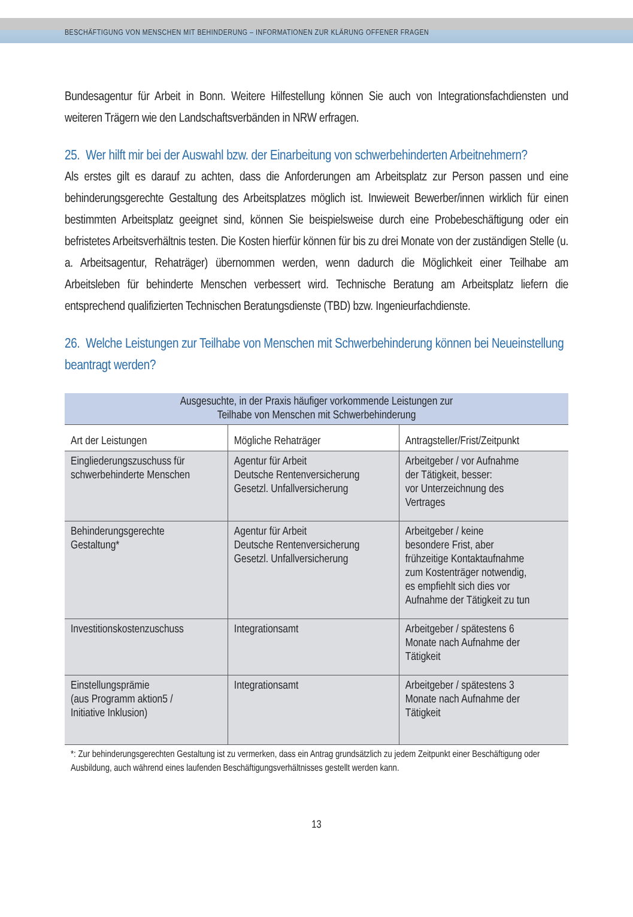BESCHÄFTIGUNG VON MENSCHEN MIT BEHINDERUNG – INFORMATIONEN ZUR KLÄRUNG OFFENER FRAGEN
Bundesagentur für Arbeit in Bonn. Weitere Hilfestellung können Sie auch von Integrationsfach­diensten und weiteren Trägern wie den Landschaftsverbänden in NRW erfragen.
25. Wer hilft mir bei der Auswahl bzw. der Einarbeitung von schwerbehinderten Arbeitnehmern?
Als erstes gilt es darauf zu achten, dass die Anforderungen am Arbeitsplatz zur Person passen und eine behinderungsgerechte Gestaltung des Arbeitsplatzes möglich ist. Inwieweit Bewerber/innen wirklich für einen bestimmten Arbeitsplatz geeignet sind, können Sie beispielsweise durch eine Probebeschäftigung oder ein befristetes Arbeitsverhältnis testen. Die Kosten hierfür können für bis zu drei Monate von der zuständigen Stelle (u. a. Arbeitsagentur, Rehaträger) übernommen werden, wenn dadurch die Möglichkeit einer Teilhabe am Arbeitsleben für behinderte Menschen verbessert wird. Technische Beratung am Arbeitsplatz liefern die entsprechend qualifizierten Technischen Be­ratungsdienste (TBD) bzw. Ingenieurfachdienste.
26. Welche Leistungen zur Teilhabe von Menschen mit Schwerbehinderung können bei Neueinstellung beantragt werden?
| Ausgesuchte, in der Praxis häufiger vorkommende Leistungen zur Teilhabe von Menschen mit Schwerbehinderung | | |
| Art der Leistungen | Mögliche Rehaträger | Antragsteller/Frist/Zeitpunkt |
| Eingliederungszuschuss für schwerbehinderte Menschen | Agentur für Arbeit Deutsche Rentenversicherung Gesetzl. Unfallversicherung | Arbeitgeber / vor Aufnahme der Tätigkeit, besser: vor Unterzeichnung des Vertrages |
| Behinderungsgerechte Gestaltung* | Agentur für Arbeit Deutsche Rentenversicherung Gesetzl. Unfallversicherung | Arbeitgeber / keine besondere Frist, aber frühzeitige Kontaktaufnahme zum Kostenträger notwendig, es empfiehlt sich dies vor Aufnahme der Tätigkeit zu tun |
| Investitionskostenzuschuss | Integrationsamt | Arbeitgeber / spätestens 6 Monate nach Aufnahme der Tätigkeit |
| Einstellungsprämie (aus Programm aktion5 / Initiative Inklusion) | Integrationsamt | Arbeitgeber / spätestens 3 Monate nach Aufnahme der Tätigkeit |
*: Zur behinderungsgerechten Gestaltung ist zu vermerken, dass ein Antrag grundsätzlich zu jedem Zeitpunkt einer Beschäftigung oder Ausbildung, auch während eines laufenden Beschäftigungsverhältnisses gestellt werden kann.
13